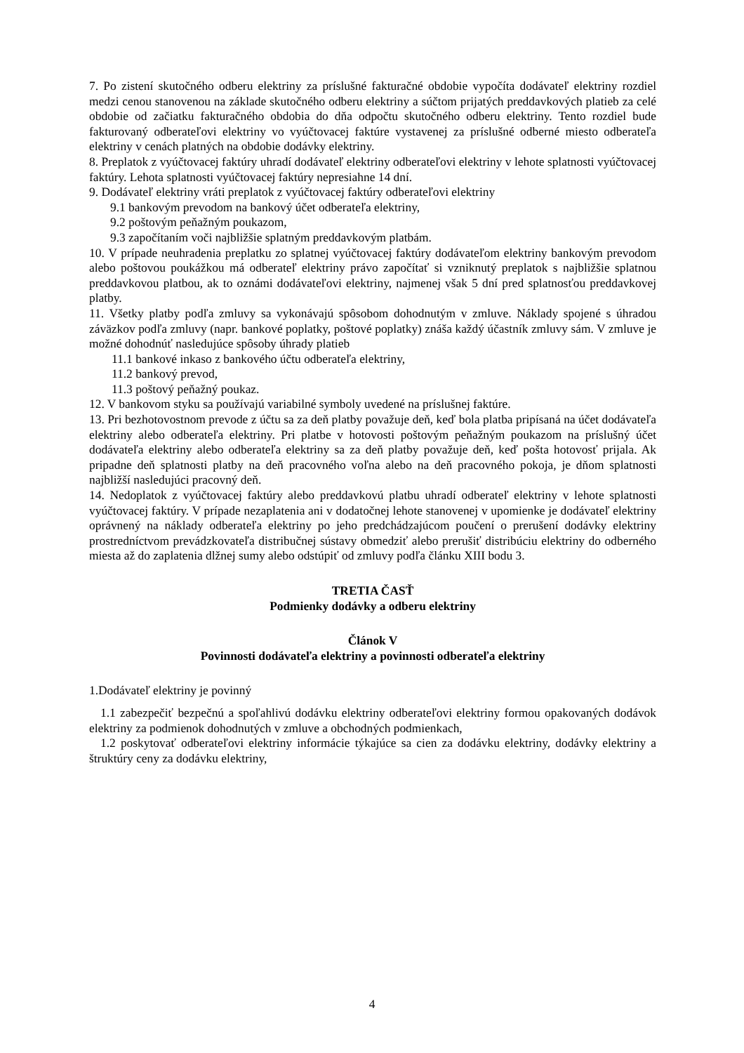7. Po zistení skutočného odberu elektriny za príslušné fakturačné obdobie vypočíta dodávateľ elektriny rozdiel medzi cenou stanovenou na základe skutočného odberu elektriny a súčtom prijatých preddavkových platieb za celé obdobie od začiatku fakturačného obdobia do dňa odpočtu skutočného odberu elektriny. Tento rozdiel bude fakturovaný odberateľovi elektriny vo vyúčtovacej faktúre vystavenej za príslušné odberné miesto odberateľa elektriny v cenách platných na obdobie dodávky elektriny.
8. Preplatok z vyúčtovacej faktúry uhradí dodávateľ elektriny odberateľovi elektriny v lehote splatnosti vyúčtovacej faktúry. Lehota splatnosti vyúčtovacej faktúry nepresiahne 14 dní.
9. Dodávateľ elektriny vráti preplatok z vyúčtovacej faktúry odberateľovi elektriny
9.1 bankovým prevodom na bankový účet odberateľa elektriny,
9.2 poštovým peňažným poukazom,
9.3 započítaním voči najbližšie splatným preddavkovým platbám.
10. V prípade neuhradenia preplatku zo splatnej vyúčtovacej faktúry dodávateľom elektriny bankovým prevodom alebo poštovou poukážkou má odberateľ elektriny právo započítať si vzniknutý preplatok s najbližšie splatnou preddavkovou platbou, ak to oznámi dodávateľovi elektriny, najmenej však 5 dní pred splatnosťou preddavkovej platby.
11. Všetky platby podľa zmluvy sa vykonávajú spôsobom dohodnutým v zmluve. Náklady spojené s úhradou záväzkov podľa zmluvy (napr. bankové poplatky, poštové poplatky) znáša každý účastník zmluvy sám. V zmluve je možné dohodnúť nasledujúce spôsoby úhrady platieb
11.1 bankové inkaso z bankového účtu odberateľa elektriny,
11.2 bankový prevod,
11.3 poštový peňažný poukaz.
12. V bankovom styku sa používajú variabilné symboly uvedené na príslušnej faktúre.
13. Pri bezhotovostnom prevode z účtu sa za deň platby považuje deň, keď bola platba pripísaná na účet dodávateľa elektriny alebo odberateľa elektriny. Pri platbe v hotovosti poštovým peňažným poukazom na príslušný účet dodávateľa elektriny alebo odberateľa elektriny sa za deň platby považuje deň, keď pošta hotovosť prijala. Ak pripadne deň splatnosti platby na deň pracovného voľna alebo na deň pracovného pokoja, je dňom splatnosti najbližší nasledujúci pracovný deň.
14. Nedoplatok z vyúčtovacej faktúry alebo preddavkovú platbu uhradí odberateľ elektriny v lehote splatnosti vyúčtovacej faktúry. V prípade nezaplatenia ani v dodatočnej lehote stanovenej v upomienke je dodávateľ elektriny oprávnený na náklady odberateľa elektriny po jeho predchádzajúcom poučení o prerušení dodávky elektriny prostredníctvom prevádzkovateľa distribučnej sústavy obmedziť alebo prerušiť distribúciu elektriny do odberného miesta až do zaplatenia dlžnej sumy alebo odstúpiť od zmluvy podľa článku XIII bodu 3.
TRETIA ČASŤ
Podmienky dodávky a odberu elektriny
Článok V
Povinnosti dodávateľa elektriny a povinnosti odberateľa elektriny
1.Dodávateľ elektriny je povinný
1.1 zabezpečiť bezpečnú a spoľahlivú dodávku elektriny odberateľovi elektriny formou opakovaných dodávok elektriny za podmienok dohodnutých v zmluve a obchodných podmienkach,
1.2 poskytovať odberateľovi elektriny informácie týkajúce sa cien za dodávku elektriny, dodávky elektriny a štruktúry ceny za dodávku elektriny,
4